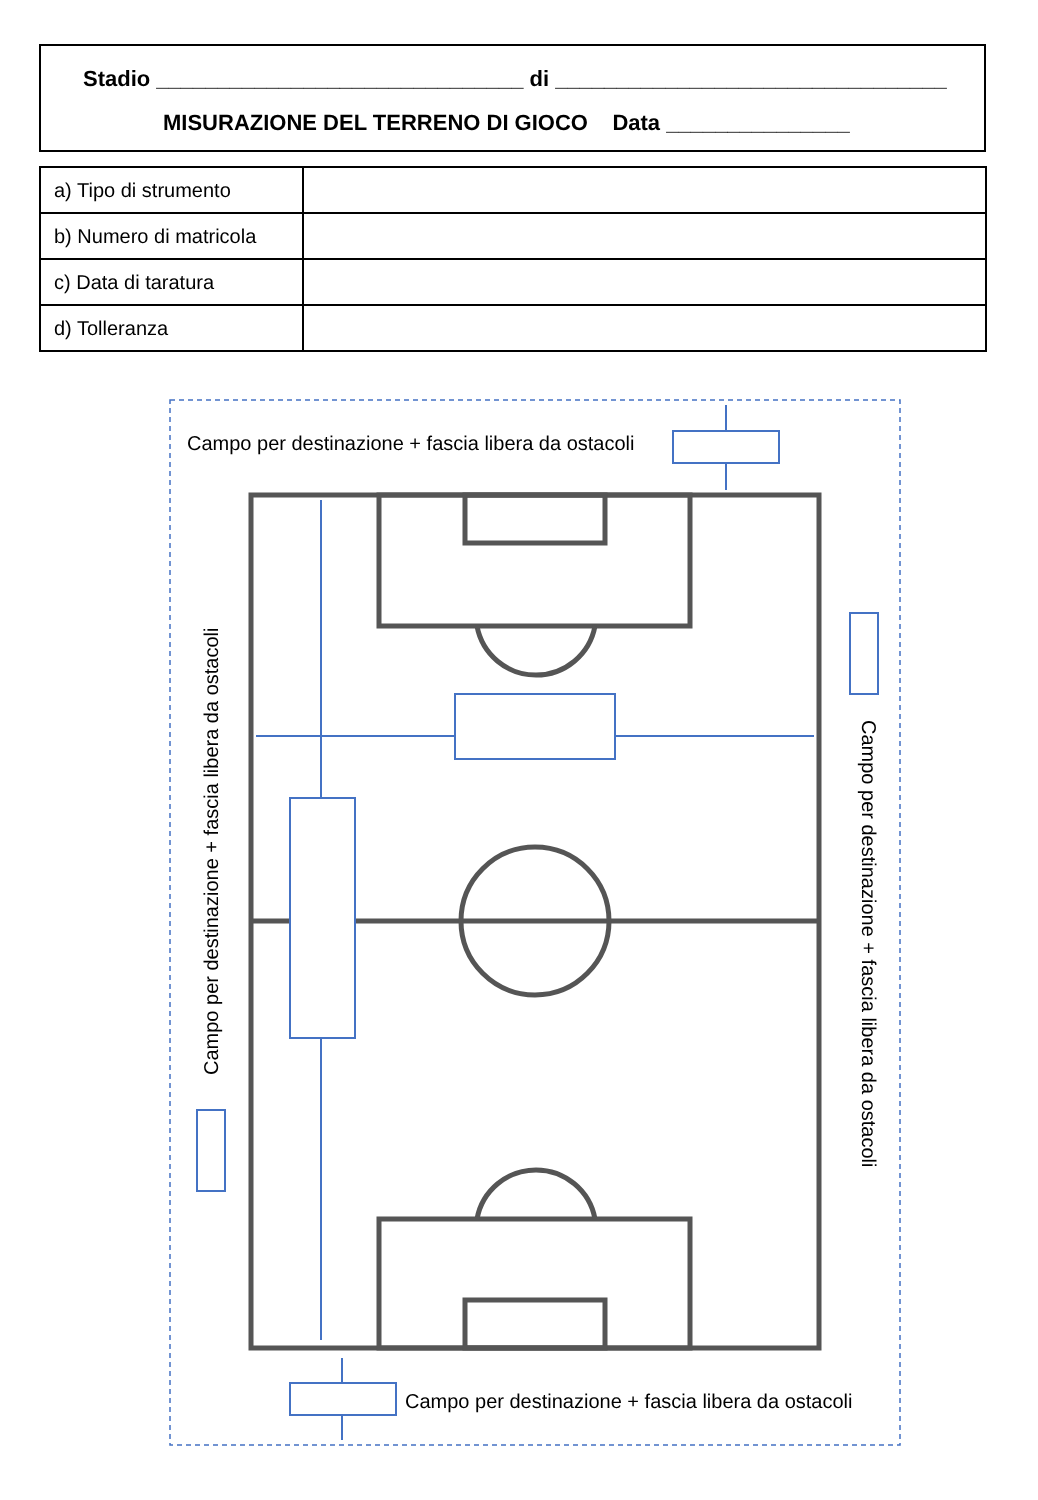Stadio ______________________________ di ________________________________
MISURAZIONE DEL TERRENO DI GIOCO Data _______________
| a) Tipo di strumento | |
| b) Numero di matricola | |
| c) Data di taratura | |
| d) Tolleranza | |
Campo per destinazione + fascia libera da ostacoli
Campo per destinazione + fascia libera da ostacoli
Campo per destinazione + fascia libera da ostacoli
Campo per destinazione + fascia libera da ostacoli